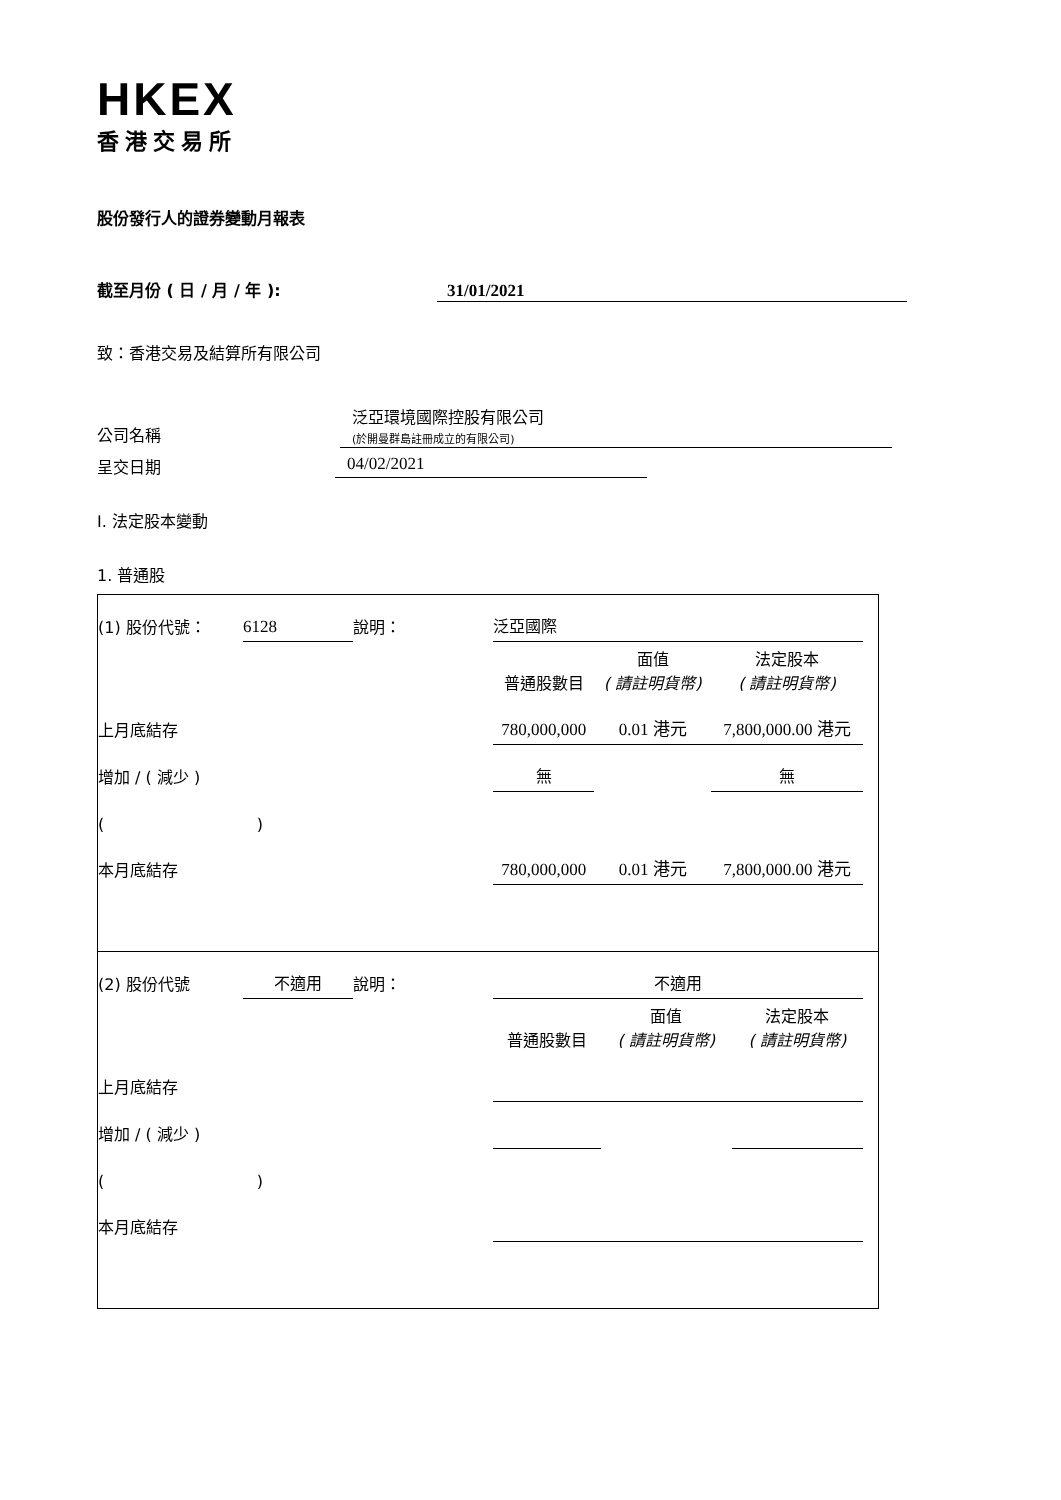HKEX
香港交易所
股份發行人的證券變動月報表
截至月份 ( 日 / 月 / 年 ): 31/01/2021
致：香港交易及結算所有限公司
公司名稱 泛亞環境國際控股有限公司
(於開曼群島註冊成立的有限公司)
呈交日期 04/02/2021
I. 法定股本變動
1. 普通股
| (1) 股份代號： | 6128 | 說明： | 泛亞國際 | | | |
| | | | 普通股數目 | 面值 ( 請註明貨幣) | 法定股本 ( 請註明貨幣) | |
| 上月底結存 | | | 780,000,000 | 0.01 港元 | 7,800,000.00 港元 | |
| 增加 / ( 減少 ) | | | 無 | | 無 | |
| ( ) | | | | | | |
| 本月底結存 | | | 780,000,000 | 0.01 港元 | 7,800,000.00 港元 | |
| (2) 股份代號 | 不適用 | 說明： | 不適用 | | | |
| | | | 普通股數目 | 面值 ( 請註明貨幣) | 法定股本 ( 請註明貨幣) | |
| 上月底結存 | | | | | | |
| 增加 / ( 減少 ) | | | | | | |
| ( ) | | | | | | |
| 本月底結存 | | | | | | |